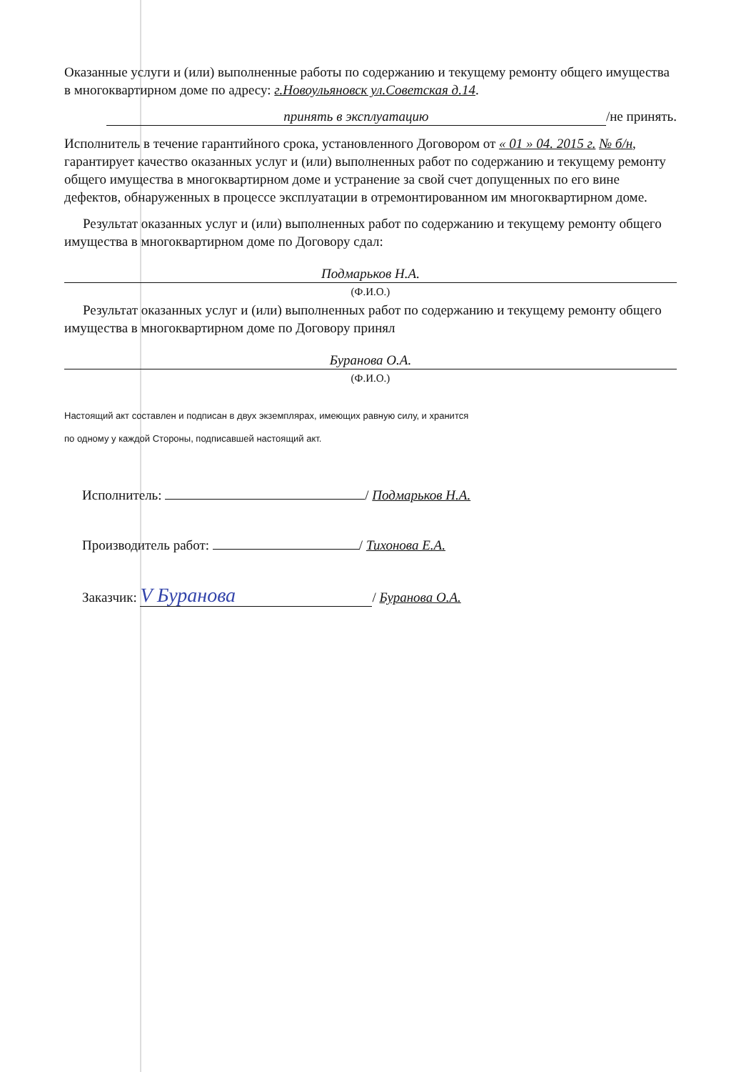Оказанные услуги и (или) выполненные работы по содержанию и текущему ремонту общего имущества в многоквартирном доме по адресу: г.Новоульяновск ул.Советская д.14.
принять в эксплуатацию /не принять.
Исполнитель в течение гарантийного срока, установленного Договором от « 01 » 04. 2015 г. № б/н, гарантирует качество оказанных услуг и (или) выполненных работ по содержанию и текущему ремонту общего имущества в многоквартирном доме и устранение за свой счет допущенных по его вине дефектов, обнаруженных в процессе эксплуатации в отремонтированном им многоквартирном доме.
Результат оказанных услуг и (или) выполненных работ по содержанию и текущему ремонту общего имущества в многоквартирном доме по Договору сдал:
Подмарьков Н.А.
(Ф.И.О.)
Результат оказанных услуг и (или) выполненных работ по содержанию и текущему ремонту общего имущества в многоквартирном доме по Договору принял
Буранова О.А.
(Ф.И.О.)
Настоящий акт составлен и подписан в двух экземплярах, имеющих равную силу, и хранится
по одному у каждой Стороны, подписавшей настоящий акт.
Исполнитель: / Подмарьков Н.А.
Производитель работ: / Тихонова Е.А.
Заказчик: V Буранова / Буранова О.А.